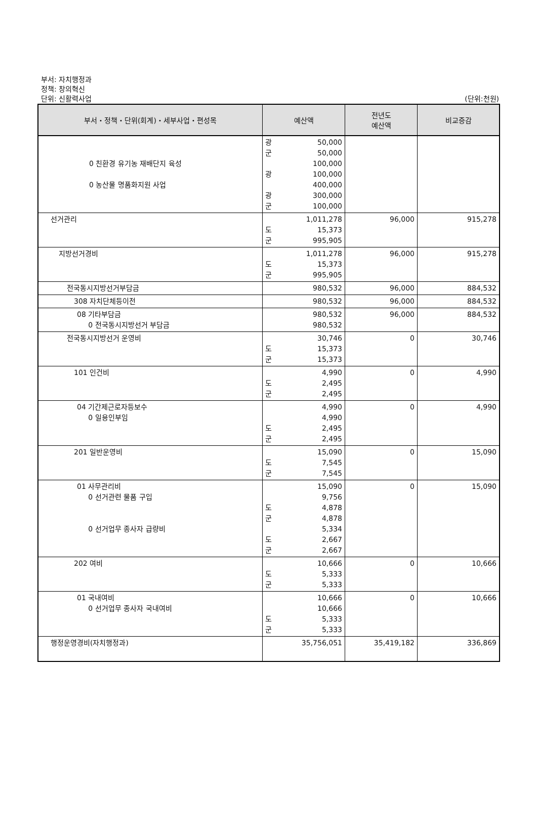부서: 자치행정과
정책: 창의혁신
단위: 신활력사업
(단위:천원)
| 부서・정책・단위(회계)・세부사업・편성목 | 예산액 | 전년도 예산액 | 비교증감 |
| --- | --- | --- | --- |
| 0 친환경 유기농 재배단지 육성 0 농산물 명품화지원 사업 | 광 50,000 군 50,000 100,000 광 100,000 400,000 광 300,000 군 100,000 | | |
| 선거관리 | 1,011,278 도 15,373 군 995,905 | 96,000 | 915,278 |
| 지방선거경비 | 1,011,278 도 15,373 군 995,905 | 96,000 | 915,278 |
| 전국동시지방선거부담금 | 980,532 | 96,000 | 884,532 |
| 308 자치단체등이전 | 980,532 | 96,000 | 884,532 |
| 08 기타부담금 0 전국동시지방선거 부담금 | 980,532 980,532 | 96,000 | 884,532 |
| 전국동시지방선거 운영비 | 30,746 도 15,373 군 15,373 | 0 | 30,746 |
| 101 인건비 | 4,990 도 2,495 군 2,495 | 0 | 4,990 |
| 04 기간제근로자등보수 0 일용인부임 | 4,990 4,990 도 2,495 군 2,495 | 0 | 4,990 |
| 201 일반운영비 | 15,090 도 7,545 군 7,545 | 0 | 15,090 |
| 01 사무관리비 0 선거관련 물품 구입 0 선거업무 종사자 급량비 | 15,090 9,756 도 4,878 군 4,878 5,334 도 2,667 군 2,667 | 0 | 15,090 |
| 202 여비 | 10,666 도 5,333 군 5,333 | 0 | 10,666 |
| 01 국내여비 0 선거업무 종사자 국내여비 | 10,666 10,666 도 5,333 군 5,333 | 0 | 10,666 |
| 행정운영경비(자치행정과) | 35,756,051 | 35,419,182 | 336,869 |